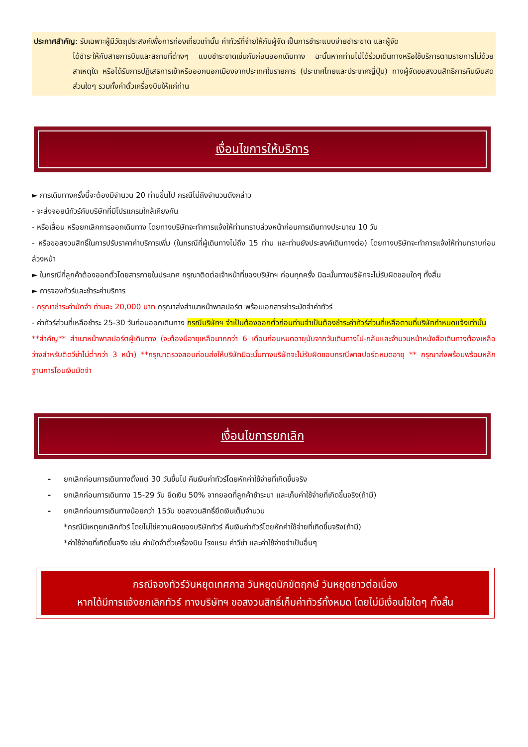ประกาศสำคัญ: รับเฉพาะผู้มีวัตถุประสงค์เพื่อการท่องเที่ยวเท่านั้น ค่าทัวร์ที่จ่ายให้กับผู้จัด เป็นการชำระแบบจ่ายชำระขาด และผู้จัด
ได้ชำระให้กับสายการบินและสถานที่ต่างๆ แบบชำระขาดเช่นกันก่อนออกเดินทาง ฉะนั้นหากท่านไม่ได้ร่วมเดินทางหรือใช้บริการตามรายการไม่ด้วยสาเหตุใด หรือได้รับการปฏิเสธการเข้าหรือออกนอกเมืองจากประเทศในรายการ (ประเทศไทยและประเทศญี่ปุ่น) ทางผู้จัดขอสงวนสิทธิการคืนเงินสดส่วนใดๆ รวมทั้งค่าตั๋วเครื่องบินให้แก่ท่าน
เงื่อนไขการให้บริการ
► การเดินทางครั้งนี้จะต้องมีจำนวน 20 ท่านขึ้นไป กรณีไม่ถึงจำนวนดังกล่าว
- จะส่งจอยน์ทัวร์กับบริษัทที่มีโปรแกรมใกล้เคียงกัน
- หรือเลื่อน หรือยกเลิกการออกเดินทาง โดยทางบริษัทจะทำการแจ้งให้ท่านทราบล่วงหน้าก่อนการเดินทางประมาณ 10 วัน
- หรือขอสงวนสิทธิ์ในการปรับราคาค่าบริการเพิ่ม (ในกรณีที่ผู้เดินทางไม่ถึง 15 ท่าน และท่านยังประสงค์เดินทางต่อ) โดยทางบริษัทจะทำการแจ้งให้ท่านทราบก่อนล่วงหน้า
► ในกรณีที่ลูกค้าต้องออกตั๋วโดยสารภายในประเทศ กรุณาติดต่อเจ้าหน้าที่ของบริษัทฯ ก่อนทุกครั้ง มิฉะนั้นทางบริษัทจะไม่รับผิดชอบใดๆ ทั้งสิ้น
► การจองทัวร์และชำระค่าบริการ
- กรุณาชำระค่ามัดจำ ท่านละ 20,000 บาท กรุณาส่งสำเนาหน้าพาสปอร์ต พร้อมเอกสารชำระมัดจำค่าทัวร์
- ค่าทัวร์ส่วนที่เหลือชำระ 25-30 วันก่อนออกเดินทาง กรณีบริษัทฯ จำเป็นต้องออกตั๋วก่อนท่านจำเป็นต้องชำระค่าทัวร์ส่วนที่เหลือตามที่บริษัทกำหนดแจ้งเท่านั้น
**สำคัญ** สำเนาหน้าพาสปอร์ตผู้เดินทาง (จะต้องมีอายุเหลือมากกว่า 6 เดือนก่อนหมดอายุนับจากวันเดินทางไป-กลับและจำนวนหน้าหนังสือเดินทางต้องเหลือว่างสำหรับติดวีซ่าไม่ต่ำกว่า 3 หน้า) **กรุณาตรวจสอบก่อนส่งให้บริษัทมิฉะนั้นทางบริษัทจะไม่รับผิดชอบกรณีพาสปอร์ตหมดอายุ ** กรุณาส่งพร้อมพร้อมหลักฐานการโอนเงินมัดจำ
เงื่อนไขการยกเลิก
- ยกเลิกก่อนการเดินทางตั้งแต่ 30 วันขึ้นไป คืนเงินค่าทัวร์โดยหักค่าใช้จ่ายที่เกิดขึ้นจริง
- ยกเลิกก่อนการเดินทาง 15-29 วัน ยึดเงิน 50% จากยอดที่ลูกค้าชำระมา และเก็บค่าใช้จ่ายที่เกิดขึ้นจริง(ถ้ามี)
- ยกเลิกก่อนการเดินทางน้อยกว่า 15วัน ขอสงวนสิทธิ์ยึดเงินเต็มจำนวน
*กรณีมีเหตุยกเลิกทัวร์ โดยไม่ใช่ความผิดของบริษัททัวร์ คืนเงินค่าทัวร์โดยหักค่าใช้จ่ายที่เกิดขึ้นจริง(ถ้ามี)
*ค่าใช้จ่ายที่เกิดขึ้นจริง เช่น ค่ามัดจำตั๋วเครื่องบิน โรงแรม ค่าวีซ่า และค่าใช้จ่ายจำเป็นอื่นๆ
กรณีจองทัวร์วันหยุดเทศกาล วันหยุดนักขัตฤกษ์ วันหยุดยาวต่อเนื่อง
หากได้มีการแจ้งยกเลิกทัวร์ ทางบริษัทฯ ขอสงวนสิทธิ์เก็บค่าทัวร์ทั้งหมด โดยไม่มีเงื่อนไขใดๆ ทั้งสิ้น